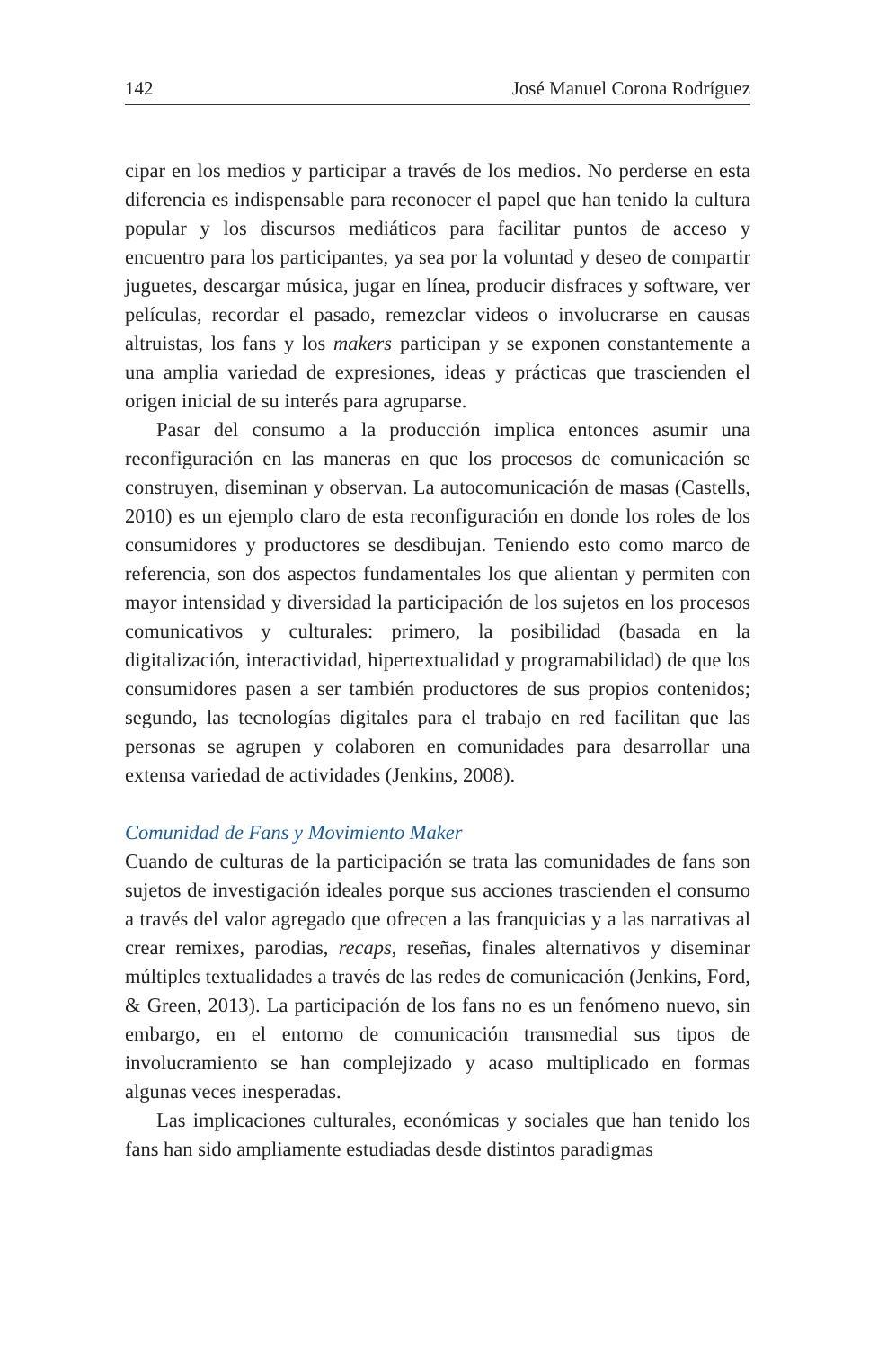142 José Manuel Corona Rodríguez
cipar en los medios y participar a través de los medios. No perderse en esta diferencia es indispensable para reconocer el papel que han tenido la cultura popular y los discursos mediáticos para facilitar puntos de acceso y encuentro para los participantes, ya sea por la voluntad y deseo de compartir juguetes, descargar música, jugar en línea, producir disfraces y software, ver películas, recordar el pasado, remezclar videos o involucrarse en causas altruistas, los fans y los makers participan y se exponen constantemente a una amplia variedad de expresiones, ideas y prácticas que trascienden el origen inicial de su interés para agruparse.
Pasar del consumo a la producción implica entonces asumir una reconfiguración en las maneras en que los procesos de comunicación se construyen, diseminan y observan. La autocomunicación de masas (Castells, 2010) es un ejemplo claro de esta reconfiguración en donde los roles de los consumidores y productores se desdibujan. Teniendo esto como marco de referencia, son dos aspectos fundamentales los que alientan y permiten con mayor intensidad y diversidad la participación de los sujetos en los procesos comunicativos y culturales: primero, la posibilidad (basada en la digitalización, interactividad, hipertextualidad y programabilidad) de que los consumidores pasen a ser también productores de sus propios contenidos; segundo, las tecnologías digitales para el trabajo en red facilitan que las personas se agrupen y colaboren en comunidades para desarrollar una extensa variedad de actividades (Jenkins, 2008).
Comunidad de Fans y Movimiento Maker
Cuando de culturas de la participación se trata las comunidades de fans son sujetos de investigación ideales porque sus acciones trascienden el consumo a través del valor agregado que ofrecen a las franquicias y a las narrativas al crear remixes, parodias, recaps, reseñas, finales alternativos y diseminar múltiples textualidades a través de las redes de comunicación (Jenkins, Ford, & Green, 2013). La participación de los fans no es un fenómeno nuevo, sin embargo, en el entorno de comunicación transmedial sus tipos de involucramiento se han complejizado y acaso multiplicado en formas algunas veces inesperadas.
Las implicaciones culturales, económicas y sociales que han tenido los fans han sido ampliamente estudiadas desde distintos paradigmas